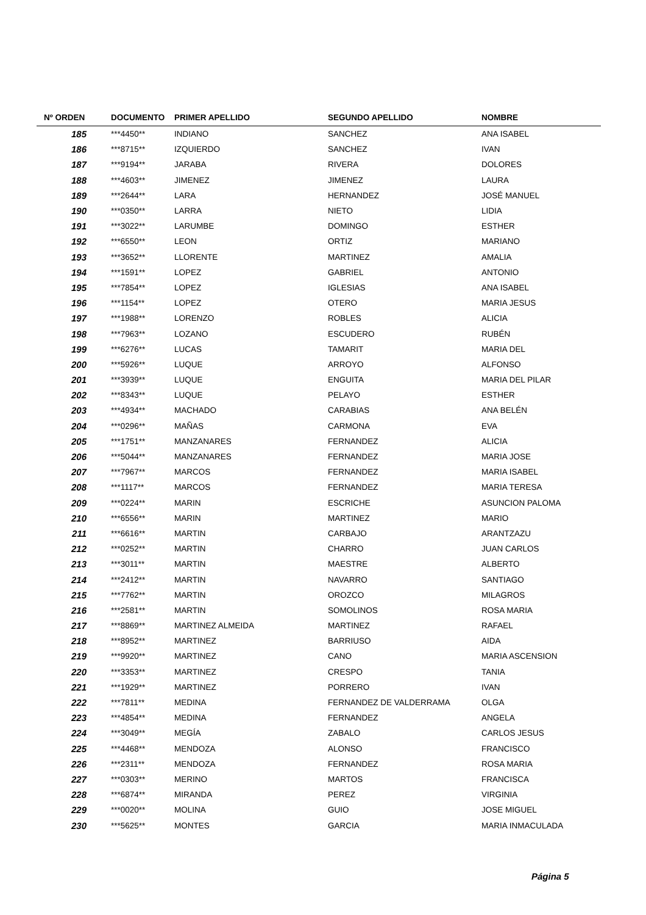| Nº ORDEN | DOCUMENTO | PRIMER APELLIDO | SEGUNDO APELLIDO | NOMBRE |
| --- | --- | --- | --- | --- |
| 185 | ***4450** | INDIANO | SANCHEZ | ANA ISABEL |
| 186 | ***8715** | IZQUIERDO | SANCHEZ | IVAN |
| 187 | ***9194** | JARABA | RIVERA | DOLORES |
| 188 | ***4603** | JIMENEZ | JIMENEZ | LAURA |
| 189 | ***2644** | LARA | HERNANDEZ | JOSÉ MANUEL |
| 190 | ***0350** | LARRA | NIETO | LIDIA |
| 191 | ***3022** | LARUMBE | DOMINGO | ESTHER |
| 192 | ***6550** | LEON | ORTIZ | MARIANO |
| 193 | ***3652** | LLORENTE | MARTINEZ | AMALIA |
| 194 | ***1591** | LOPEZ | GABRIEL | ANTONIO |
| 195 | ***7854** | LOPEZ | IGLESIAS | ANA ISABEL |
| 196 | ***1154** | LOPEZ | OTERO | MARIA JESUS |
| 197 | ***1988** | LORENZO | ROBLES | ALICIA |
| 198 | ***7963** | LOZANO | ESCUDERO | RUBÉN |
| 199 | ***6276** | LUCAS | TAMARIT | MARIA DEL |
| 200 | ***5926** | LUQUE | ARROYO | ALFONSO |
| 201 | ***3939** | LUQUE | ENGUITA | MARIA DEL PILAR |
| 202 | ***8343** | LUQUE | PELAYO | ESTHER |
| 203 | ***4934** | MACHADO | CARABIAS | ANA BELÉN |
| 204 | ***0296** | MAÑAS | CARMONA | EVA |
| 205 | ***1751** | MANZANARES | FERNANDEZ | ALICIA |
| 206 | ***5044** | MANZANARES | FERNANDEZ | MARIA JOSE |
| 207 | ***7967** | MARCOS | FERNANDEZ | MARIA ISABEL |
| 208 | ***1117** | MARCOS | FERNANDEZ | MARIA TERESA |
| 209 | ***0224** | MARIN | ESCRICHE | ASUNCION PALOMA |
| 210 | ***6556** | MARIN | MARTINEZ | MARIO |
| 211 | ***6616** | MARTIN | CARBAJO | ARANTZAZU |
| 212 | ***0252** | MARTIN | CHARRO | JUAN CARLOS |
| 213 | ***3011** | MARTIN | MAESTRE | ALBERTO |
| 214 | ***2412** | MARTIN | NAVARRO | SANTIAGO |
| 215 | ***7762** | MARTIN | OROZCO | MILAGROS |
| 216 | ***2581** | MARTIN | SOMOLINOS | ROSA MARIA |
| 217 | ***8869** | MARTINEZ ALMEIDA | MARTINEZ | RAFAEL |
| 218 | ***8952** | MARTINEZ | BARRIUSO | AIDA |
| 219 | ***9920** | MARTINEZ | CANO | MARIA ASCENSION |
| 220 | ***3353** | MARTINEZ | CRESPO | TANIA |
| 221 | ***1929** | MARTINEZ | PORRERO | IVAN |
| 222 | ***7811** | MEDINA | FERNANDEZ DE VALDERRAMA | OLGA |
| 223 | ***4854** | MEDINA | FERNANDEZ | ANGELA |
| 224 | ***3049** | MEGÍA | ZABALO | CARLOS JESUS |
| 225 | ***4468** | MENDOZA | ALONSO | FRANCISCO |
| 226 | ***2311** | MENDOZA | FERNANDEZ | ROSA MARIA |
| 227 | ***0303** | MERINO | MARTOS | FRANCISCA |
| 228 | ***6874** | MIRANDA | PEREZ | VIRGINIA |
| 229 | ***0020** | MOLINA | GUIO | JOSE MIGUEL |
| 230 | ***5625** | MONTES | GARCIA | MARIA INMACULADA |
Página 5